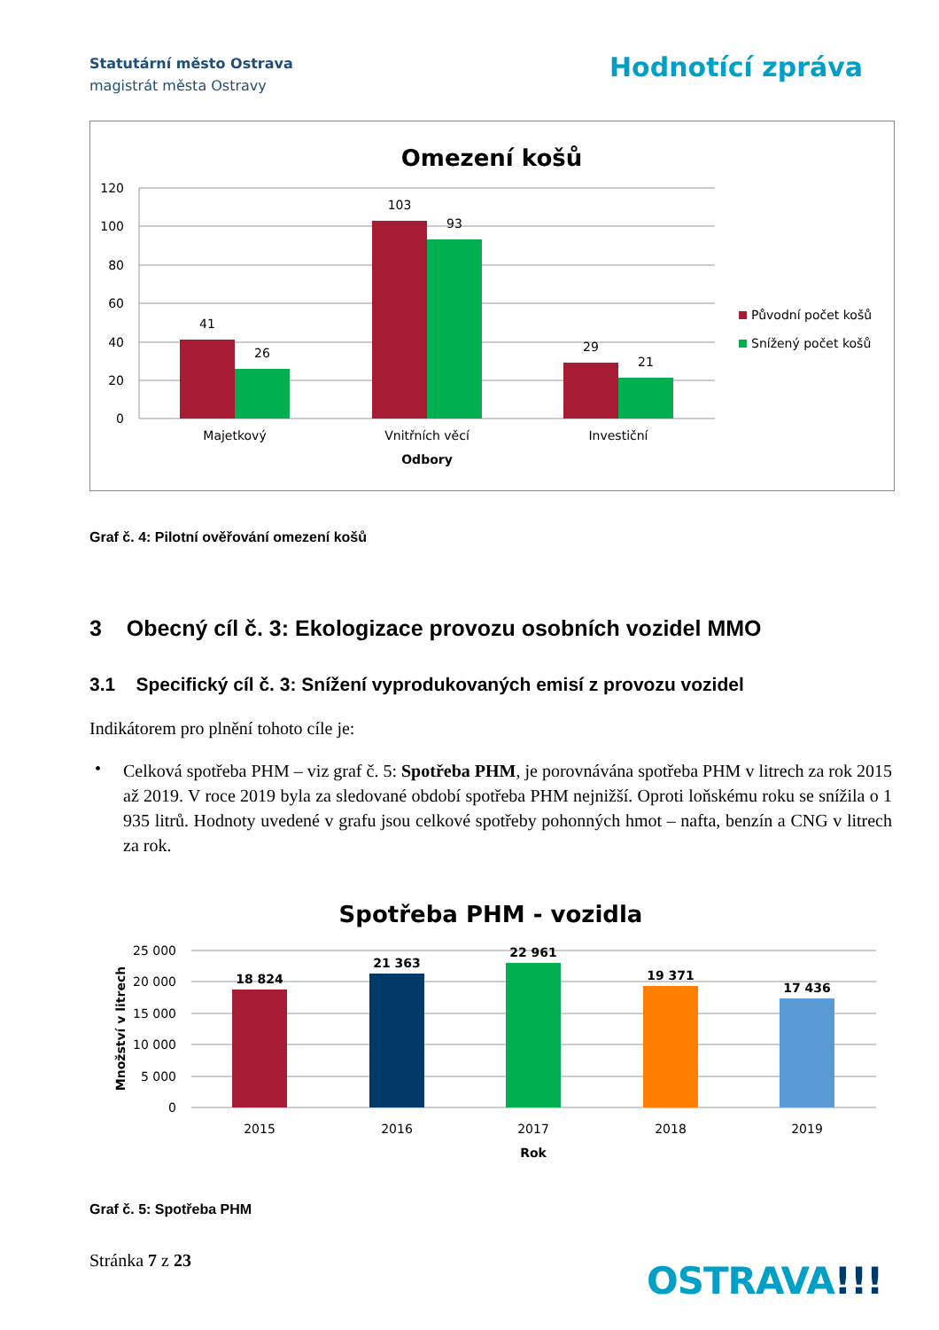Statutární město Ostrava
magistrát města Ostravy
Hodnotící zpráva
Omezení košů
120
100
80
60
40
20
0
41
26
103
93
29
21
Majetkový
Vnitřních věcí
Investiční
Odbory
Původní počet košů
Snížený počet košů
Graf č. 4: Pilotní ověřování omezení košů
3 Obecný cíl č. 3: Ekologizace provozu osobních vozidel MMO
3.1 Specifický cíl č. 3: Snížení vyprodukovaných emisí z provozu vozidel
Indikátorem pro plnění tohoto cíle je:
•
Celková spotřeba PHM – viz graf č. 5: Spotřeba PHM, je porovnávána spotřeba PHM v litrech za rok 2015 až 2019. V roce 2019 byla za sledované období spotřeba PHM nejnižší. Oproti loňskému roku se snížila o 1 935 litrů. Hodnoty uvedené v grafu jsou celkové spotřeby pohonných hmot – nafta, benzín a CNG v litrech za rok.
Spotřeba PHM - vozidla
25 000
20 000
15 000
10 000
5 000
0
Množství v litrech
18 824
21 363
22 961
19 371
17 436
2015
2016
2017
2018
2019
Rok
Graf č. 5: Spotřeba PHM
Stránka 7 z 23 OSTRAVA!!!